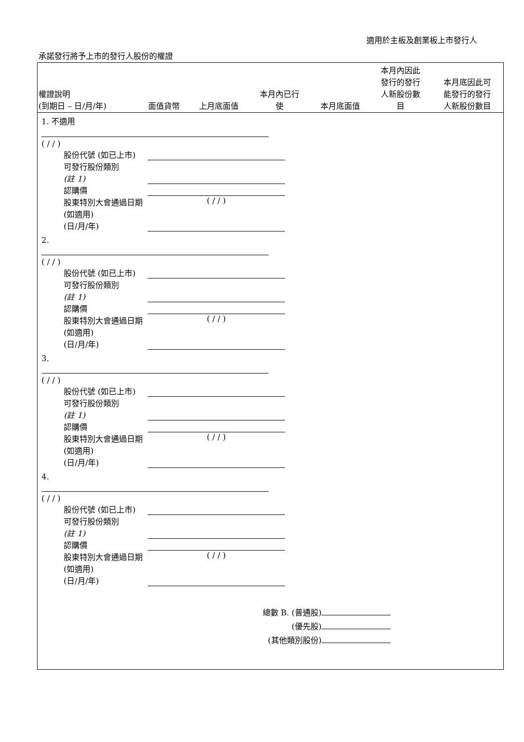適用於主板及創業板上市發行人
承諾發行將予上市的發行人股份的權證
| 權證說明 (到期日 – 日/月/年) | 面值貨幣 | 上月底面值 | 本月內已行 使 | 本月底面值 | 本月內因此 發行的發行 人新股份數 目 | 本月底因此可 能發行的發行 人新股份數目 |
| --- | --- | --- | --- | --- | --- | --- |
| 1. 不適用 ( / / ) 股份代號 (如已上市) 可發行股份類別 (註 1) 認購價 股東特別大會通過日期 (如適用) (日/月/年) ( / / ) | | | | | | |
| 2. ( / / ) 股份代號 (如已上市) 可發行股份類別 (註 1) 認購價 股東特別大會通過日期 (如適用) (日/月/年) ( / / ) | | | | | | |
| 3. ( / / ) 股份代號 (如已上市) 可發行股份類別 (註 1) 認購價 股東特別大會通過日期 (如適用) (日/月/年) ( / / ) | | | | | | |
| 4. ( / / ) 股份代號 (如已上市) 可發行股份類別 (註 1) 認購價 股東特別大會通過日期 (如適用) (日/月/年) ( / / ) 總數 B. (普通股) (優先股) (其他類別股份) | | | | | | |